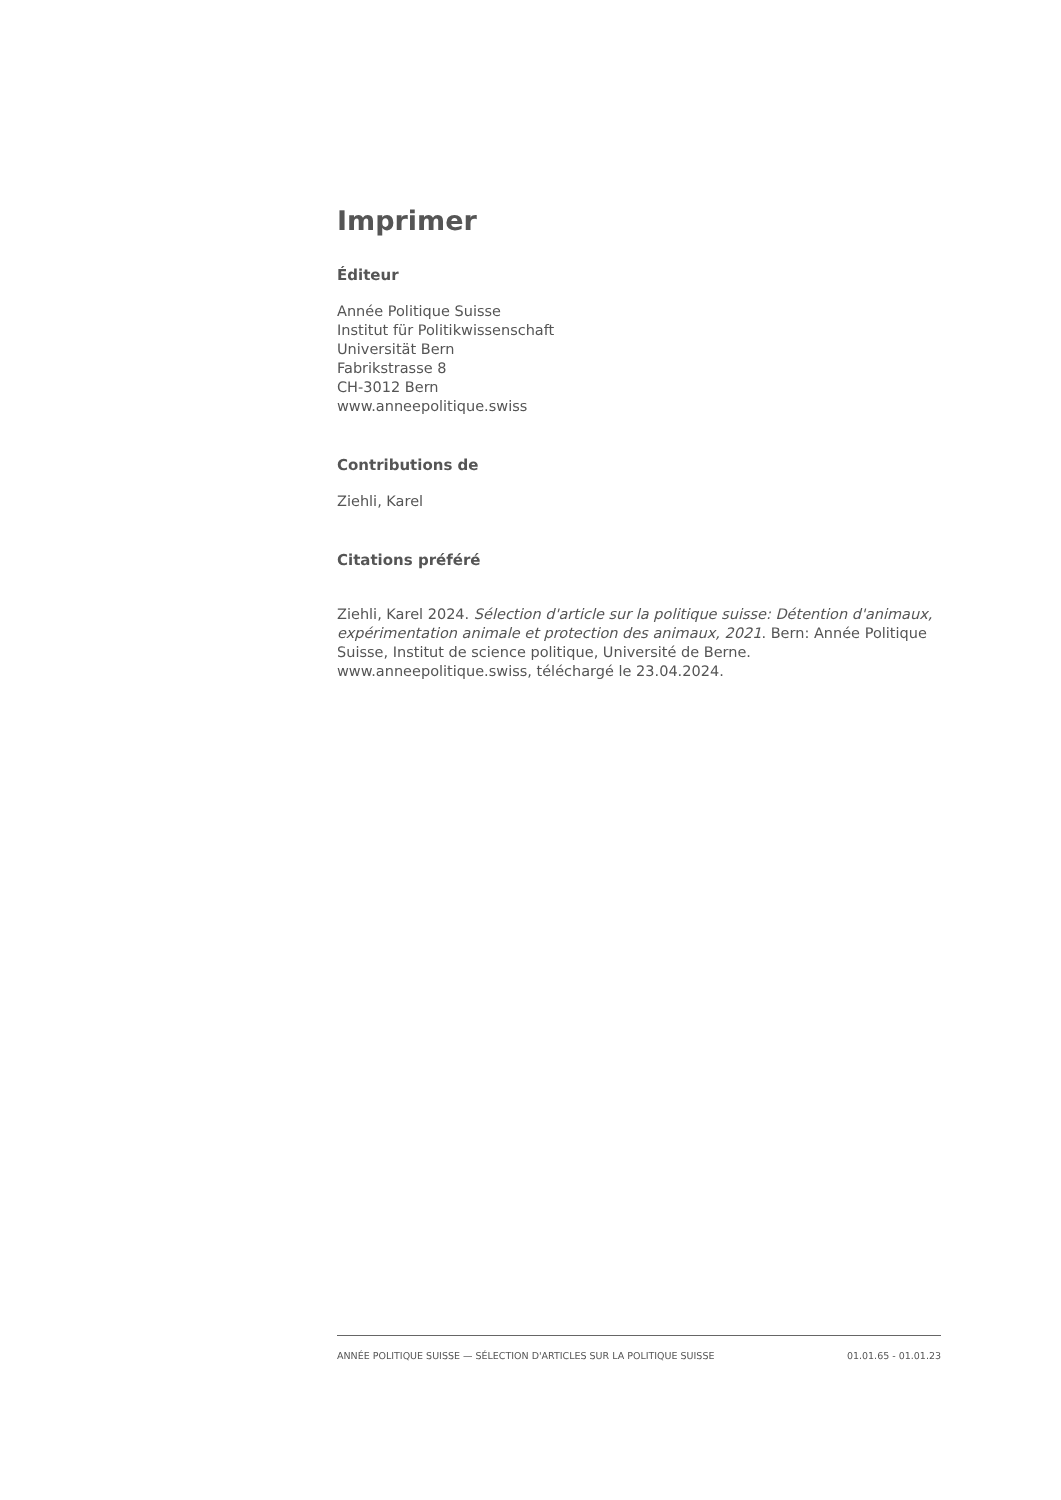Imprimer
Éditeur
Année Politique Suisse
Institut für Politikwissenschaft
Universität Bern
Fabrikstrasse 8
CH-3012 Bern
www.anneepolitique.swiss
Contributions de
Ziehli, Karel
Citations préféré
Ziehli, Karel 2024. Sélection d'article sur la politique suisse: Détention d'animaux, expérimentation animale et protection des animaux, 2021. Bern: Année Politique Suisse, Institut de science politique, Université de Berne. www.anneepolitique.swiss, téléchargé le 23.04.2024.
ANNÉE POLITIQUE SUISSE — SÉLECTION D'ARTICLES SUR LA POLITIQUE SUISSE 01.01.65 - 01.01.23